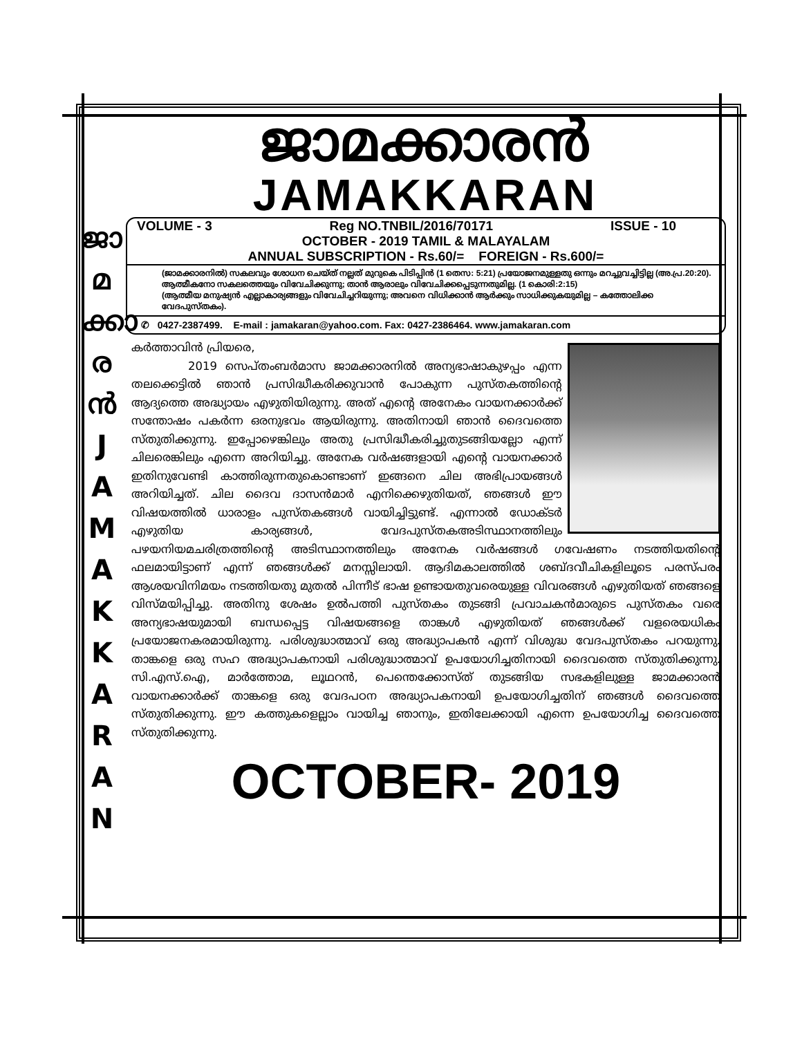ജാമക്കാരൻ
JAMAKKARAN
ജാ
മ
ക്കാ
ര
ൻ
J
A
M
A
K
K
A
R
A
N
VOLUME - 3 Reg NO.TNBIL/2016/70171 ISSUE - 10
OCTOBER - 2019 TAMIL & MALAYALAM
ANNUAL SUBSCRIPTION - Rs.60/= FOREIGN - Rs.600/=
(ജാമക്കാരനിൽ) സകലവും ശോധന ചെയ്ത് നല്ലത് മുറുകെ പിടിപ്പിൻ (1 തെസ: 5:21) പ്രയോജനമുള്ളതു ഒന്നും മറച്ചുവച്ചിട്ടില്ല (അ.പ്ര.20:20).
ആത്മീകനോ സകലത്തെയും വിവേചിക്കുന്നു; താൻ ആരാലും വിവേചിക്കപ്പെടുന്നതുമില്ല. (1 കൊരി:2:15)
(ആത്മീയ മനുഷ്യൻ എല്ലാകാര്യങ്ങളും വിവേചിച്ചറിയുന്നു; അവനെ വിധിക്കാൻ ആർക്കും സാധിക്കുകയുമില്ല – കത്തോലിക്ക വേദപുസ്തകം).
✆ 0427-2387499. E-mail : jamakaran@yahoo.com. Fax: 0427-2386464. www.jamakaran.com
കർത്താവിൻ പ്രിയരെ,
2019 സെപ്തംബർമാസ ജാമക്കാരനിൽ അന്യഭാഷാകുഴപ്പം എന്ന തലക്കെട്ടിൽ ഞാൻ പ്രസിദ്ധീകരിക്കുവാൻ പോകുന്ന പുസ്തകത്തിന്റെ ആദ്യത്തെ അദ്ധ്യായം എഴുതിയിരുന്നു. അത് എന്റെ അനേകം വായനക്കാർക്ക് സന്തോഷം പകർന്ന ഒരനുഭവം ആയിരുന്നു. അതിനായി ഞാൻ ദൈവത്തെ സ്തുതിക്കുന്നു. ഇപ്പോഴെങ്കിലും അതു പ്രസിദ്ധീകരിച്ചുതുടങ്ങിയല്ലോ എന്ന് ചിലരെങ്കിലും എന്നെ അറിയിച്ചു. അനേക വർഷങ്ങളായി എന്റെ വായനക്കാർ ഇതിനുവേണ്ടി കാത്തിരുന്നതുകൊണ്ടാണ് ഇങ്ങനെ ചില അഭിപ്രായങ്ങൾ അറിയിച്ചത്. ചില ദൈവ ദാസൻമാർ എനിക്കെഴുതിയത്, ഞങ്ങൾ ഈ വിഷയത്തിൽ ധാരാളം പുസ്തകങ്ങൾ വായിച്ചിട്ടുണ്ട്. എന്നാൽ ഡോക്ടർ എഴുതിയ കാര്യങ്ങൾ, വേദപുസ്തകഅടിസ്ഥാനത്തിലും പഴയനിയമചരിത്രത്തിന്റെ അടിസ്ഥാനത്തിലും അനേക വർഷങ്ങൾ ഗവേഷണം നടത്തിയതിന്റെ ഫലമായിട്ടാണ് എന്ന് ഞങ്ങൾക്ക് മനസ്സിലായി. ആദിമകാലത്തിൽ ശബ്ദവീചികളിലൂടെ പരസ്പരം ആശയവിനിമയം നടത്തിയതു മുതൽ പിന്നീട് ഭാഷ ഉണ്ടായതുവരെയുള്ള വിവരങ്ങൾ എഴുതിയത് ഞങ്ങളെ വിസ്മയിപ്പിച്ചു. അതിനു ശേഷം ഉൽപത്തി പുസ്തകം തുടങ്ങി പ്രവാചകൻമാരുടെ പുസ്തകം വരെ അന്യഭാഷയുമായി ബന്ധപ്പെട്ട വിഷയങ്ങളെ താങ്കൾ എഴുതിയത് ഞങ്ങൾക്ക് വളരെയധികം പ്രയോജനകരമായിരുന്നു. പരിശുദ്ധാത്മാവ് ഒരു അദ്ധ്യാപകൻ എന്ന് വിശുദ്ധ വേദപുസ്തകം പറയുന്നു. താങ്കളെ ഒരു സഹ അദ്ധ്യാപകനായി പരിശുദ്ധാത്മാവ് ഉപയോഗിച്ചതിനായി ദൈവത്തെ സ്തുതിക്കുന്നു. സി.എസ്.ഐ, മാർത്തോമ, ലൂഥറൻ, പെന്തെക്കോസ്ത് തുടങ്ങിയ സഭകളിലുള്ള ജാമക്കാരൻ വായനക്കാർക്ക് താങ്കളെ ഒരു വേദപഠന അദ്ധ്യാപകനായി ഉപയോഗിച്ചതിന് ഞങ്ങൾ ദൈവത്തെ സ്തുതിക്കുന്നു. ഈ കത്തുകളെല്ലാം വായിച്ച ഞാനും, ഇതിലേക്കായി എന്നെ ഉപയോഗിച്ച ദൈവത്തെ സ്തുതിക്കുന്നു.
OCTOBER- 2019